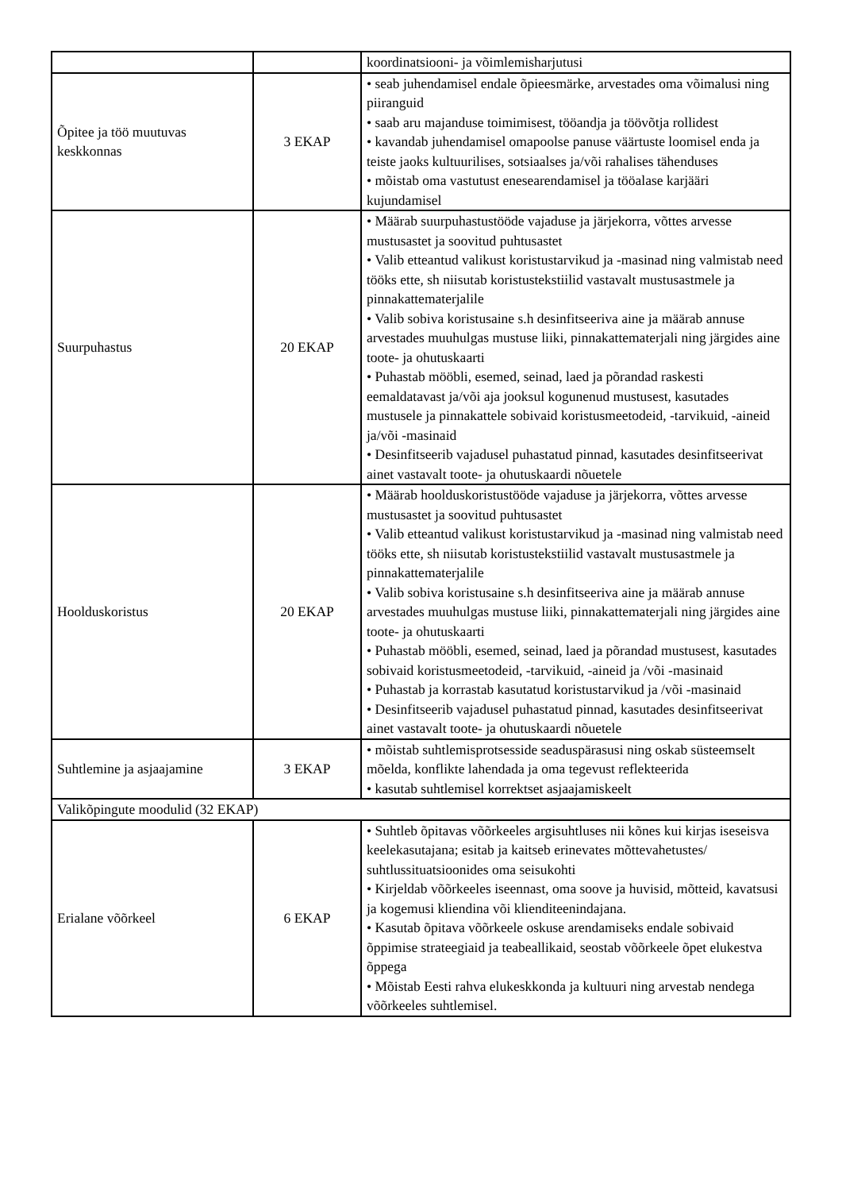| | | koordinatsiooni- ja võimlemisharjutusi |
| Õpitee ja töö muutuvas keskkonnas | 3 EKAP | • seab juhendamisel endale õpieesmärke, arvestades oma võimalusi ning piiranguid • saab aru majanduse toimimisest, tööandja ja töövõtja rollidest • kavandab juhendamisel omapoolse panuse väärtuste loomisel enda ja teiste jaoks kultuurilises, sotsiaalses ja/või rahalises tähenduses • mõistab oma vastutust enesearendamisel ja tööalase karjääri kujundamisel |
| Suurpuhastus | 20 EKAP | • Määrab suurpuhastustööde vajaduse ja järjekorra, võttes arvesse mustusastet ja soovitud puhtusastet • Valib etteantud valikust koristustarvikud ja -masinad ning valmistab need tööks ette, sh niisutab koristustekstiilid vastavalt mustusastmele ja pinnakattematerjalile • Valib sobiva koristusaine s.h desinfitseeriva aine ja määrab annuse arvestades muuhulgas mustuse liiki, pinnakattematerjali ning järgides aine toote- ja ohutuskaarti • Puhastab mööbli, esemed, seinad, laed ja põrandad raskesti eemaldatavast ja/või aja jooksul kogunenud mustusest, kasutades mustusele ja pinnakattele sobivaid koristusmeetodeid, -tarvikuid, -aineid ja/või -masinaid • Desinfitseerib vajadusel puhastatud pinnad, kasutades desinfitseerivat ainet vastavalt toote- ja ohutuskaardi nõuetele |
| Hoolduskoristus | 20 EKAP | • Määrab hoolduskoristustööde vajaduse ja järjekorra, võttes arvesse mustusastet ja soovitud puhtusastet • Valib etteantud valikust koristustarvikud ja -masinad ning valmistab need tööks ette, sh niisutab koristustekstiilid vastavalt mustusastmele ja pinnakattematerjalile • Valib sobiva koristusaine s.h desinfitseeriva aine ja määrab annuse arvestades muuhulgas mustuse liiki, pinnakattematerjali ning järgides aine toote- ja ohutuskaarti • Puhastab mööbli, esemed, seinad, laed ja põrandad mustusest, kasutades sobivaid koristusmeetodeid, -tarvikuid, -aineid ja /või -masinaid • Puhastab ja korrastab kasutatud koristustarvikud ja /või -masinaid • Desinfitseerib vajadusel puhastatud pinnad, kasutades desinfitseerivat ainet vastavalt toote- ja ohutuskaardi nõuetele |
| Suhtlemine ja asjaajamine | 3 EKAP | • mõistab suhtlemisprotsesside seaduspärasusi ning oskab süsteemselt mõelda, konflikte lahendada ja oma tegevust reflekteerida • kasutab suhtlemisel korrektset asjaajamiskeelt |
| Valikõpingute moodulid (32 EKAP) | | |
| Erialane võõrkeel | 6 EKAP | • Suhtleb õpitavas võõrkeeles argisuhtluses nii kõnes kui kirjas iseseisva keelekasutajana; esitab ja kaitseb erinevates mõttevahetustes/ suhtlussituatsioonides oma seisukohti • Kirjeldab võõrkeeles iseennast, oma soove ja huvisid, mõtteid, kavatsusi ja kogemusi kliendina või klienditeenindajana. • Kasutab õpitava võõrkeele oskuse arendamiseks endale sobivaid õppimise strateegiaid ja teabeallikaid, seostab võõrkeele õpet elukestva õppega • Mõistab Eesti rahva elukeskkonda ja kultuuri ning arvestab nendega võõrkeeles suhtlemisel. |